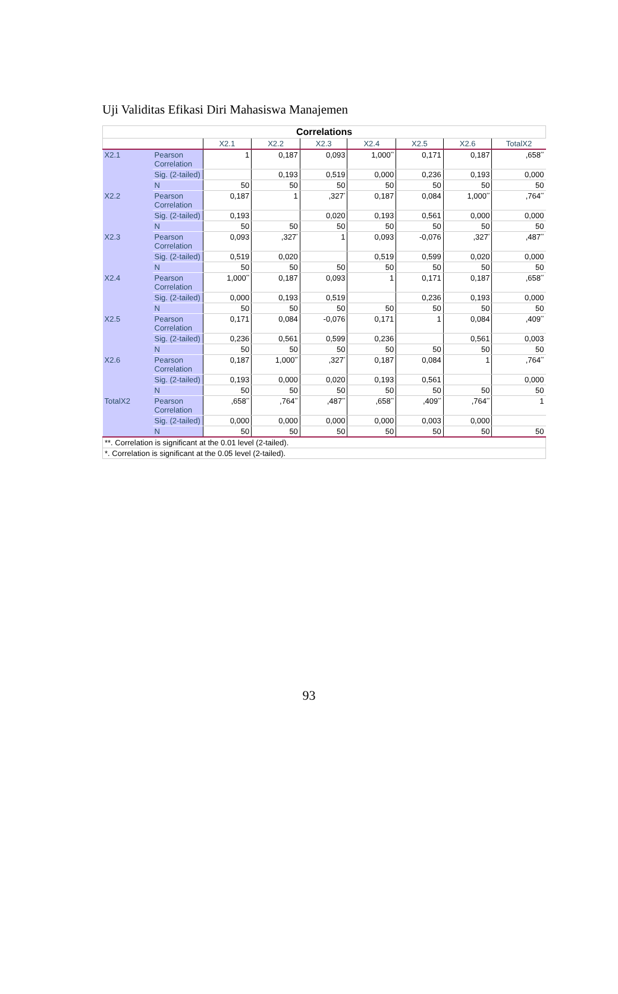Uji Validitas Efikasi Diri Mahasiswa Manajemen
| Correlations | | | | | | | | |
| | | X2.1 | X2.2 | X2.3 | X2.4 | X2.5 | X2.6 | TotalX2 |
| X2.1 | Pearson Correlation | 1 | 0,187 | 0,093 | 1,000<sup>**</sup> | 0,171 | 0,187 | ,658<sup>**</sup> |
| | Sig. (2-tailed) | | 0,193 | 0,519 | 0,000 | 0,236 | 0,193 | 0,000 |
| | N | 50 | 50 | 50 | 50 | 50 | 50 | 50 |
| X2.2 | Pearson Correlation | 0,187 | 1 | ,327<sup>*</sup> | 0,187 | 0,084 | 1,000<sup>**</sup> | ,764<sup>**</sup> |
| | Sig. (2-tailed) | 0,193 | | 0,020 | 0,193 | 0,561 | 0,000 | 0,000 |
| | N | 50 | 50 | 50 | 50 | 50 | 50 | 50 |
| X2.3 | Pearson Correlation | 0,093 | ,327<sup>*</sup> | 1 | 0,093 | -0,076 | ,327<sup>*</sup> | ,487<sup>**</sup> |
| | Sig. (2-tailed) | 0,519 | 0,020 | | 0,519 | 0,599 | 0,020 | 0,000 |
| | N | 50 | 50 | 50 | 50 | 50 | 50 | 50 |
| X2.4 | Pearson Correlation | 1,000<sup>**</sup> | 0,187 | 0,093 | 1 | 0,171 | 0,187 | ,658<sup>**</sup> |
| | Sig. (2-tailed) | 0,000 | 0,193 | 0,519 | | 0,236 | 0,193 | 0,000 |
| | N | 50 | 50 | 50 | 50 | 50 | 50 | 50 |
| X2.5 | Pearson Correlation | 0,171 | 0,084 | -0,076 | 0,171 | 1 | 0,084 | ,409<sup>**</sup> |
| | Sig. (2-tailed) | 0,236 | 0,561 | 0,599 | 0,236 | | 0,561 | 0,003 |
| | N | 50 | 50 | 50 | 50 | 50 | 50 | 50 |
| X2.6 | Pearson Correlation | 0,187 | 1,000<sup>**</sup> | ,327<sup>*</sup> | 0,187 | 0,084 | 1 | ,764<sup>**</sup> |
| | Sig. (2-tailed) | 0,193 | 0,000 | 0,020 | 0,193 | 0,561 | | 0,000 |
| | N | 50 | 50 | 50 | 50 | 50 | 50 | 50 |
| TotalX2 | Pearson Correlation | ,658<sup>**</sup> | ,764<sup>**</sup> | ,487<sup>**</sup> | ,658<sup>**</sup> | ,409<sup>**</sup> | ,764<sup>**</sup> | 1 |
| | Sig. (2-tailed) | 0,000 | 0,000 | 0,000 | 0,000 | 0,003 | 0,000 | |
| | N | 50 | 50 | 50 | 50 | 50 | 50 | 50 |
| **. Correlation is significant at the 0.01 level (2-tailed). | | | | | | | | |
| *. Correlation is significant at the 0.05 level (2-tailed). | | | | | | | | |
93